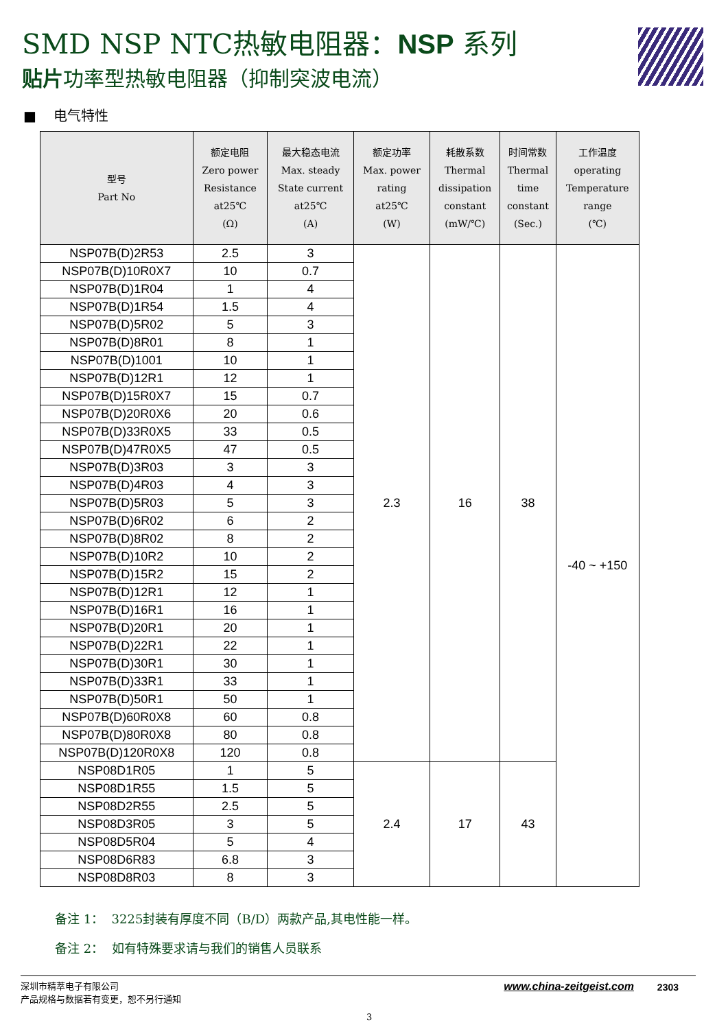SMD NSP NTC热敏电阻器：NSP 系列
贴片功率型热敏电阻器（抑制突波电流）
■ 电气特性
| 型号 Part No | 额定电阻 Zero power Resistance at25℃ (Ω) | 最大稳态电流 Max. steady State current at25℃ (A) | 额定功率 Max. power rating at25℃ (W) | 耗散系数 Thermal dissipation constant (mW/℃) | 时间常数 Thermal time constant (Sec.) | 工作温度 operating Temperature range (℃) |
| --- | --- | --- | --- | --- | --- | --- |
| NSP07B(D)2R53 | 2.5 | 3 | 2.3 | 16 | 38 | -40 ~ +150 |
| NSP07B(D)10R0X7 | 10 | 0.7 | | | | |
| NSP07B(D)1R04 | 1 | 4 | | | | |
| NSP07B(D)1R54 | 1.5 | 4 | | | | |
| NSP07B(D)5R02 | 5 | 3 | | | | |
| NSP07B(D)8R01 | 8 | 1 | | | | |
| NSP07B(D)1001 | 10 | 1 | | | | |
| NSP07B(D)12R1 | 12 | 1 | | | | |
| NSP07B(D)15R0X7 | 15 | 0.7 | | | | |
| NSP07B(D)20R0X6 | 20 | 0.6 | | | | |
| NSP07B(D)33R0X5 | 33 | 0.5 | | | | |
| NSP07B(D)47R0X5 | 47 | 0.5 | | | | |
| NSP07B(D)3R03 | 3 | 3 | | | | |
| NSP07B(D)4R03 | 4 | 3 | | | | |
| NSP07B(D)5R03 | 5 | 3 | | | | |
| NSP07B(D)6R02 | 6 | 2 | | | | |
| NSP07B(D)8R02 | 8 | 2 | | | | |
| NSP07B(D)10R2 | 10 | 2 | | | | |
| NSP07B(D)15R2 | 15 | 2 | | | | |
| NSP07B(D)12R1 | 12 | 1 | | | | |
| NSP07B(D)16R1 | 16 | 1 | | | | |
| NSP07B(D)20R1 | 20 | 1 | | | | |
| NSP07B(D)22R1 | 22 | 1 | | | | |
| NSP07B(D)30R1 | 30 | 1 | | | | |
| NSP07B(D)33R1 | 33 | 1 | | | | |
| NSP07B(D)50R1 | 50 | 1 | | | | |
| NSP07B(D)60R0X8 | 60 | 0.8 | | | | |
| NSP07B(D)80R0X8 | 80 | 0.8 | | | | |
| NSP07B(D)120R0X8 | 120 | 0.8 | | | | |
| NSP08D1R05 | 1 | 5 | 2.4 | 17 | 43 | |
| NSP08D1R55 | 1.5 | 5 | | | | |
| NSP08D2R55 | 2.5 | 5 | | | | |
| NSP08D3R05 | 3 | 5 | | | | |
| NSP08D5R04 | 5 | 4 | | | | |
| NSP08D6R83 | 6.8 | 3 | | | | |
| NSP08D8R03 | 8 | 3 | | | | |
备注 1： 3225封装有厚度不同（B/D）两款产品,其电性能一样。
备注 2： 如有特殊要求请与我们的销售人员联系
深圳市精萃电子有限公司
产品规格与数据若有变更，恕不另行通知
www.china-zeitgeist.com 2303
3